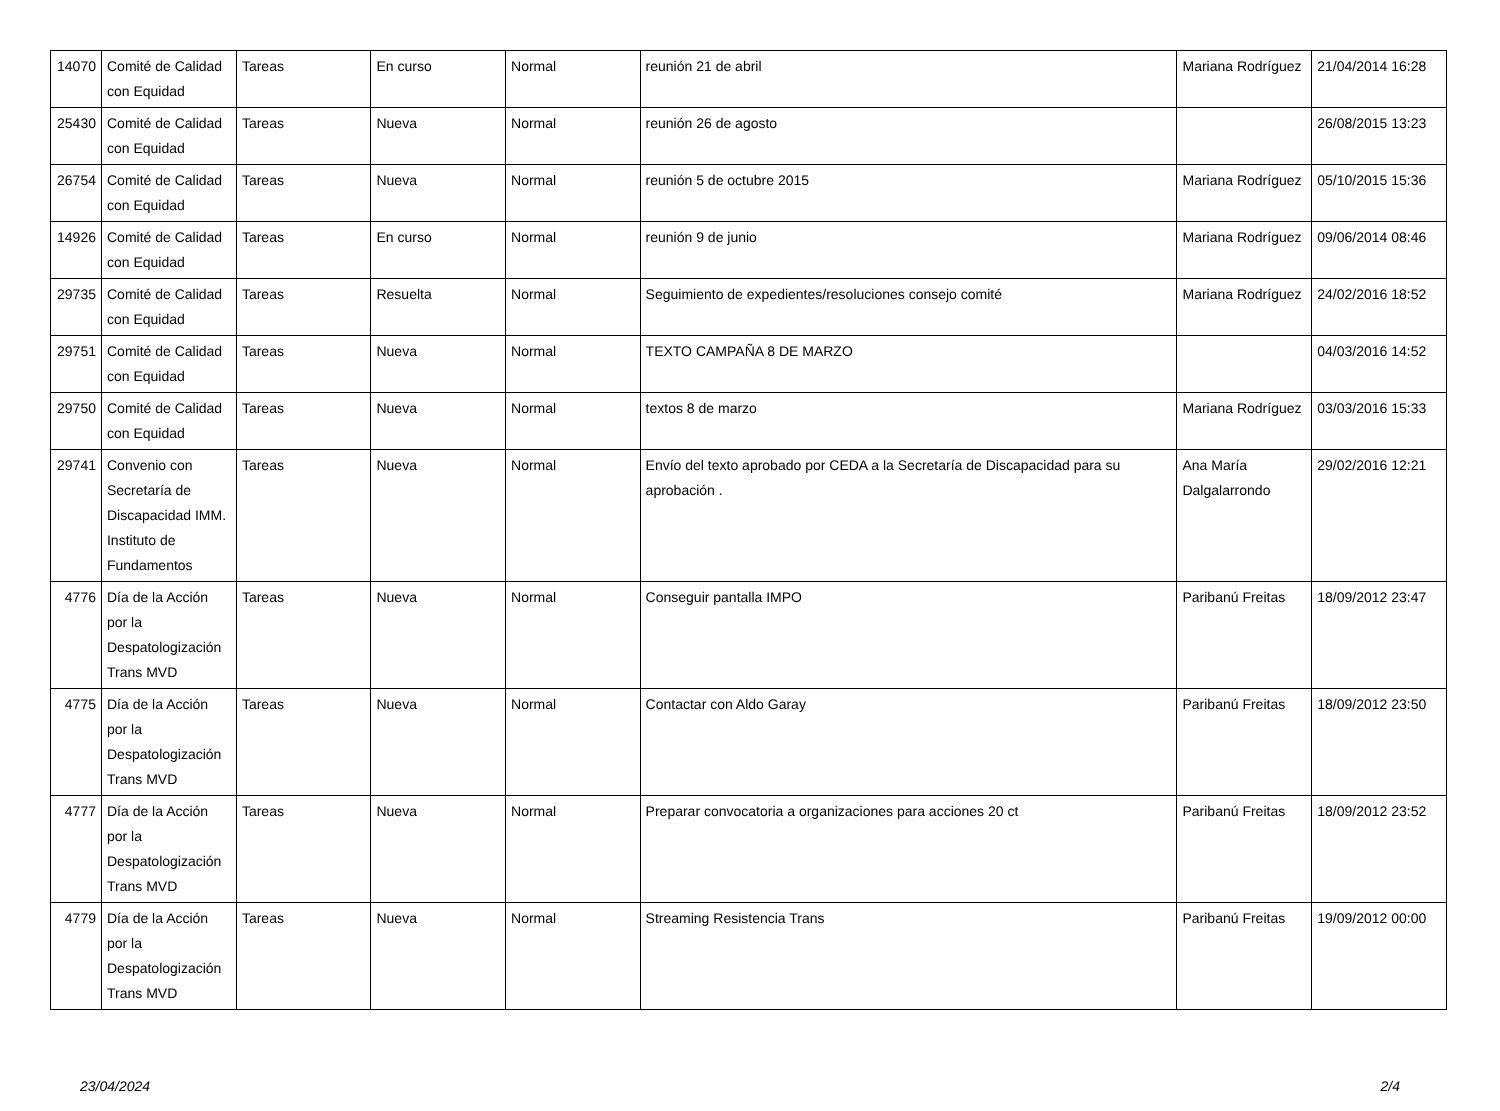| 14070 | Comité de Calidad con Equidad | Tareas | En curso | Normal | reunión 21 de abril | Mariana Rodríguez | 21/04/2014 16:28 |
| 25430 | Comité de Calidad con Equidad | Tareas | Nueva | Normal | reunión 26 de agosto | | 26/08/2015 13:23 |
| 26754 | Comité de Calidad con Equidad | Tareas | Nueva | Normal | reunión 5 de octubre 2015 | Mariana Rodríguez | 05/10/2015 15:36 |
| 14926 | Comité de Calidad con Equidad | Tareas | En curso | Normal | reunión 9 de junio | Mariana Rodríguez | 09/06/2014 08:46 |
| 29735 | Comité de Calidad con Equidad | Tareas | Resuelta | Normal | Seguimiento de expedientes/resoluciones consejo comité | Mariana Rodríguez | 24/02/2016 18:52 |
| 29751 | Comité de Calidad con Equidad | Tareas | Nueva | Normal | TEXTO CAMPAÑA 8 DE MARZO | | 04/03/2016 14:52 |
| 29750 | Comité de Calidad con Equidad | Tareas | Nueva | Normal | textos 8 de marzo | Mariana Rodríguez | 03/03/2016 15:33 |
| 29741 | Convenio con Secretaría de Discapacidad IMM. Instituto de Fundamentos | Tareas | Nueva | Normal | Envío del texto aprobado por CEDA a la Secretaría de Discapacidad para su aprobación . | Ana María Dalgalarrondo | 29/02/2016 12:21 |
| 4776 | Día de la Acción por la Despatologización Trans MVD | Tareas | Nueva | Normal | Conseguir pantalla IMPO | Paribanú Freitas | 18/09/2012 23:47 |
| 4775 | Día de la Acción por la Despatologización Trans MVD | Tareas | Nueva | Normal | Contactar con Aldo Garay | Paribanú Freitas | 18/09/2012 23:50 |
| 4777 | Día de la Acción por la Despatologización Trans MVD | Tareas | Nueva | Normal | Preparar convocatoria a organizaciones para acciones 20 ct | Paribanú Freitas | 18/09/2012 23:52 |
| 4779 | Día de la Acción por la Despatologización Trans MVD | Tareas | Nueva | Normal | Streaming Resistencia Trans | Paribanú Freitas | 19/09/2012 00:00 |
23/04/2024 2/4